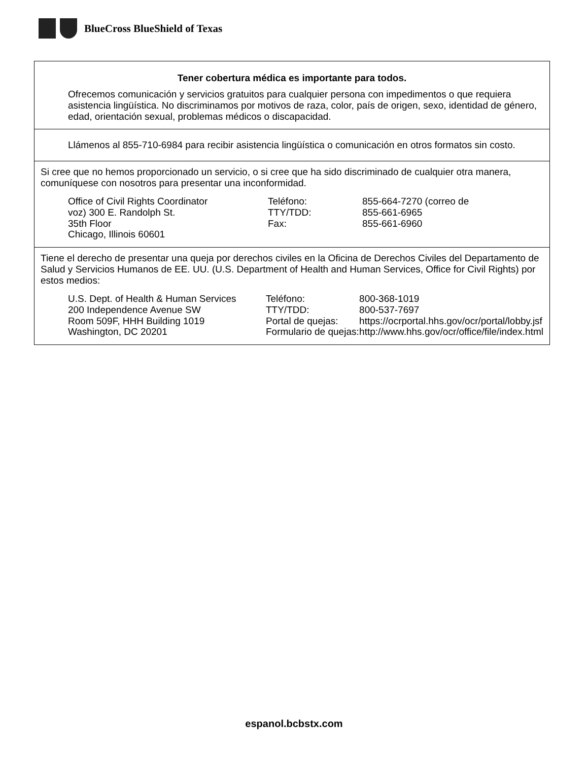BlueCross BlueShield of Texas
Tener cobertura médica es importante para todos.
Ofrecemos comunicación y servicios gratuitos para cualquier persona con impedimentos o que requiera asistencia lingüística. No discriminamos por motivos de raza, color, país de origen, sexo, identidad de género, edad, orientación sexual, problemas médicos o discapacidad.
Llámenos al 855-710-6984 para recibir asistencia lingüística o comunicación en otros formatos sin costo.
Si cree que no hemos proporcionado un servicio, o si cree que ha sido discriminado de cualquier otra manera, comuníquese con nosotros para presentar una inconformidad.
Office of Civil Rights Coordinator
voz) 300 E. Randolph St.
35th Floor
Chicago, Illinois 60601
Teléfono:
TTY/TDD:
Fax:
855-664-7270 (correo de
855-661-6965
855-661-6960
Tiene el derecho de presentar una queja por derechos civiles en la Oficina de Derechos Civiles del Departamento de Salud y Servicios Humanos de EE. UU. (U.S. Department of Health and Human Services, Office for Civil Rights) por estos medios:
U.S. Dept. of Health & Human Services
200 Independence Avenue SW
Room 509F, HHH Building 1019
Washington, DC 20201
Teléfono:
TTY/TDD:
Portal de quejas:
Formulario de quejas:
800-368-1019
800-537-7697
https://ocrportal.hhs.gov/ocr/portal/lobby.jsf
http://www.hhs.gov/ocr/office/file/index.html
espanol.bcbstx.com